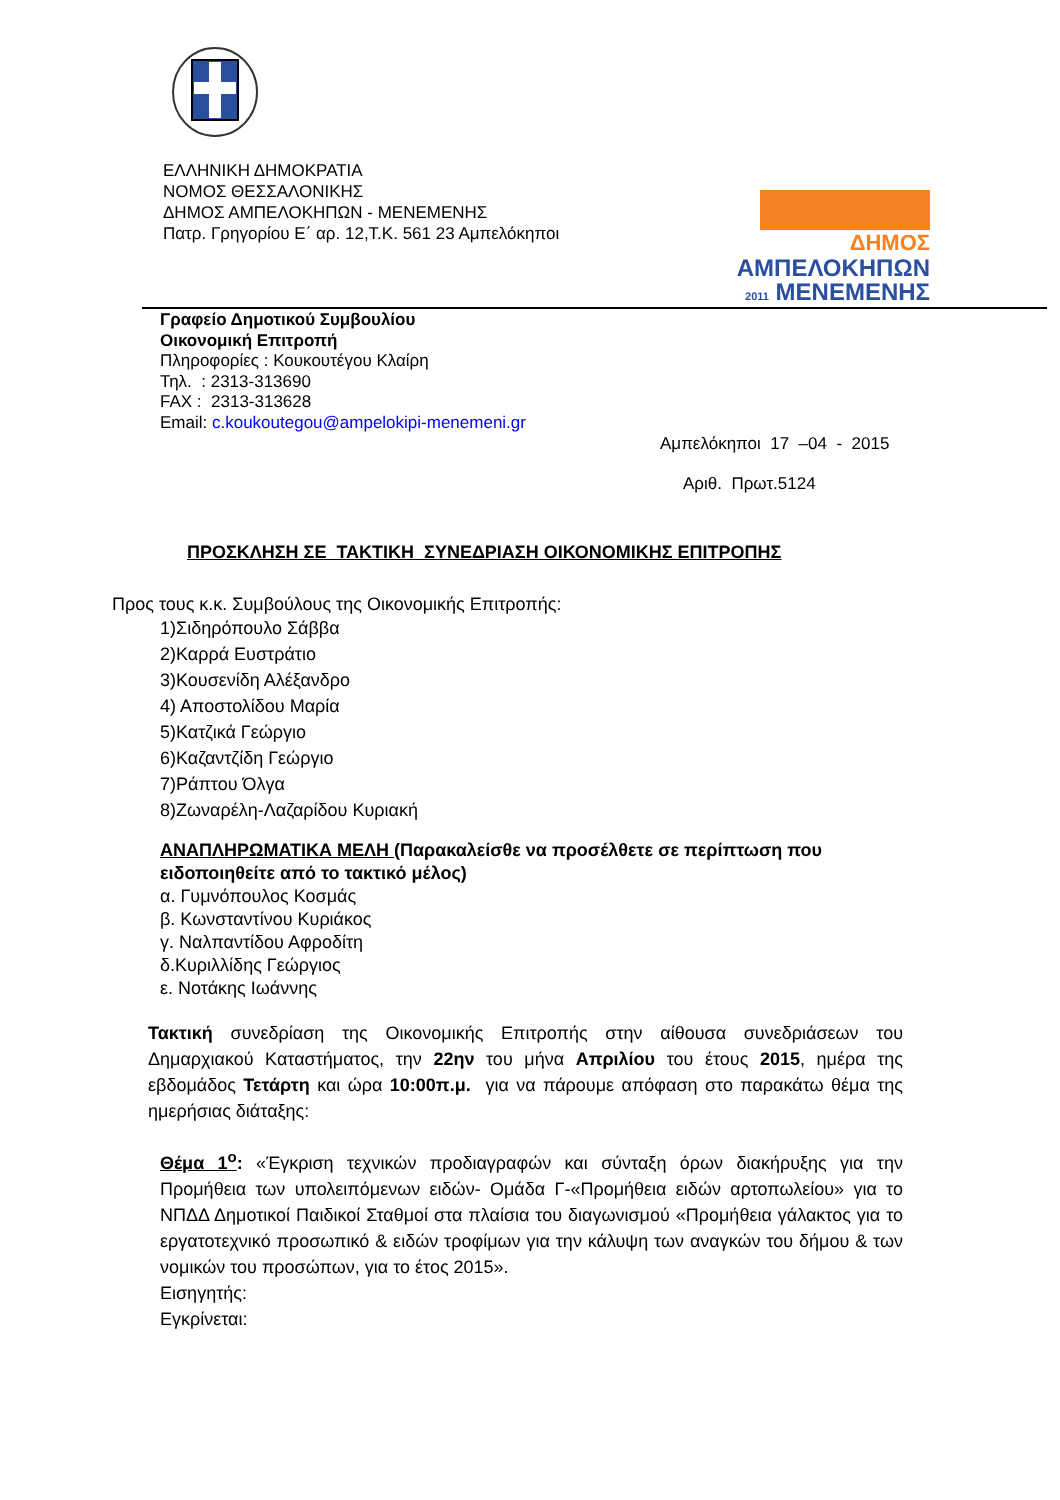ΕΛΛΗΝΙΚΗ ΔΗΜΟΚΡΑΤΙΑ
ΝΟΜΟΣ ΘΕΣΣΑΛΟΝΙΚΗΣ
ΔΗΜΟΣ ΑΜΠΕΛΟΚΗΠΩΝ - ΜΕΝΕΜΕΝΗΣ
Πατρ. Γρηγορίου Ε΄ αρ. 12,Τ.Κ. 561 23 Αμπελόκηποι
ΔΗΜΟΣ
ΑΜΠΕΛΟΚΗΠΩΝ
2011 ΜΕΝΕΜΕΝΗΣ
Γραφείο Δημοτικού Συμβουλίου
Οικονομική Επιτροπή
Πληροφορίες : Κουκουτέγου Κλαίρη
Τηλ. : 2313-313690
FAX : 2313-313628
Email: c.koukoutegou@ampelokipi-menemeni.gr
Αμπελόκηποι 17 –04 - 2015
Αριθ. Πρωτ.5124
ΠΡΟΣΚΛΗΣΗ ΣΕ ΤΑΚΤΙΚΗ ΣΥΝΕΔΡΙΑΣΗ ΟΙΚΟΝΟΜΙΚΗΣ ΕΠΙΤΡΟΠΗΣ
Προς τους κ.κ. Συμβούλους της Οικονομικής Επιτροπής:
1)Σιδηρόπουλο Σάββα
2)Καρρά Ευστράτιο
3)Κουσενίδη Αλέξανδρο
4) Αποστολίδου Μαρία
5)Κατζικά Γεώργιο
6)Καζαντζίδη Γεώργιο
7)Ράπτου Όλγα
8)Ζωναρέλη-Λαζαρίδου Κυριακή
ΑΝΑΠΛΗΡΩΜΑΤΙΚΑ ΜΕΛΗ (Παρακαλείσθε να προσέλθετε σε περίπτωση που ειδοποιηθείτε από το τακτικό μέλος)
α. Γυμνόπουλος Κοσμάς
β. Κωνσταντίνου Κυριάκος
γ. Ναλπαντίδου Αφροδίτη
δ.Κυριλλίδης Γεώργιος
ε. Νοτάκης Ιωάννης
Τακτική συνεδρίαση της Οικονομικής Επιτροπής στην αίθουσα συνεδριάσεων του Δημαρχιακού Καταστήματος, την 22ην του μήνα Απριλίου του έτους 2015, ημέρα της εβδομάδος Τετάρτη και ώρα 10:00π.μ. για να πάρουμε απόφαση στο παρακάτω θέμα της ημερήσιας διάταξης:
Θέμα 1<sup>ο</sup>: «Έγκριση τεχνικών προδιαγραφών και σύνταξη όρων διακήρυξης για την Προμήθεια των υπολειπόμενων ειδών- Ομάδα Γ-«Προμήθεια ειδών αρτοπωλείου» για το ΝΠΔΔ Δημοτικοί Παιδικοί Σταθμοί στα πλαίσια του διαγωνισμού «Προμήθεια γάλακτος για το εργατοτεχνικό προσωπικό & ειδών τροφίμων για την κάλυψη των αναγκών του δήμου & των νομικών του προσώπων, για το έτος 2015».
Εισηγητής:
Εγκρίνεται: